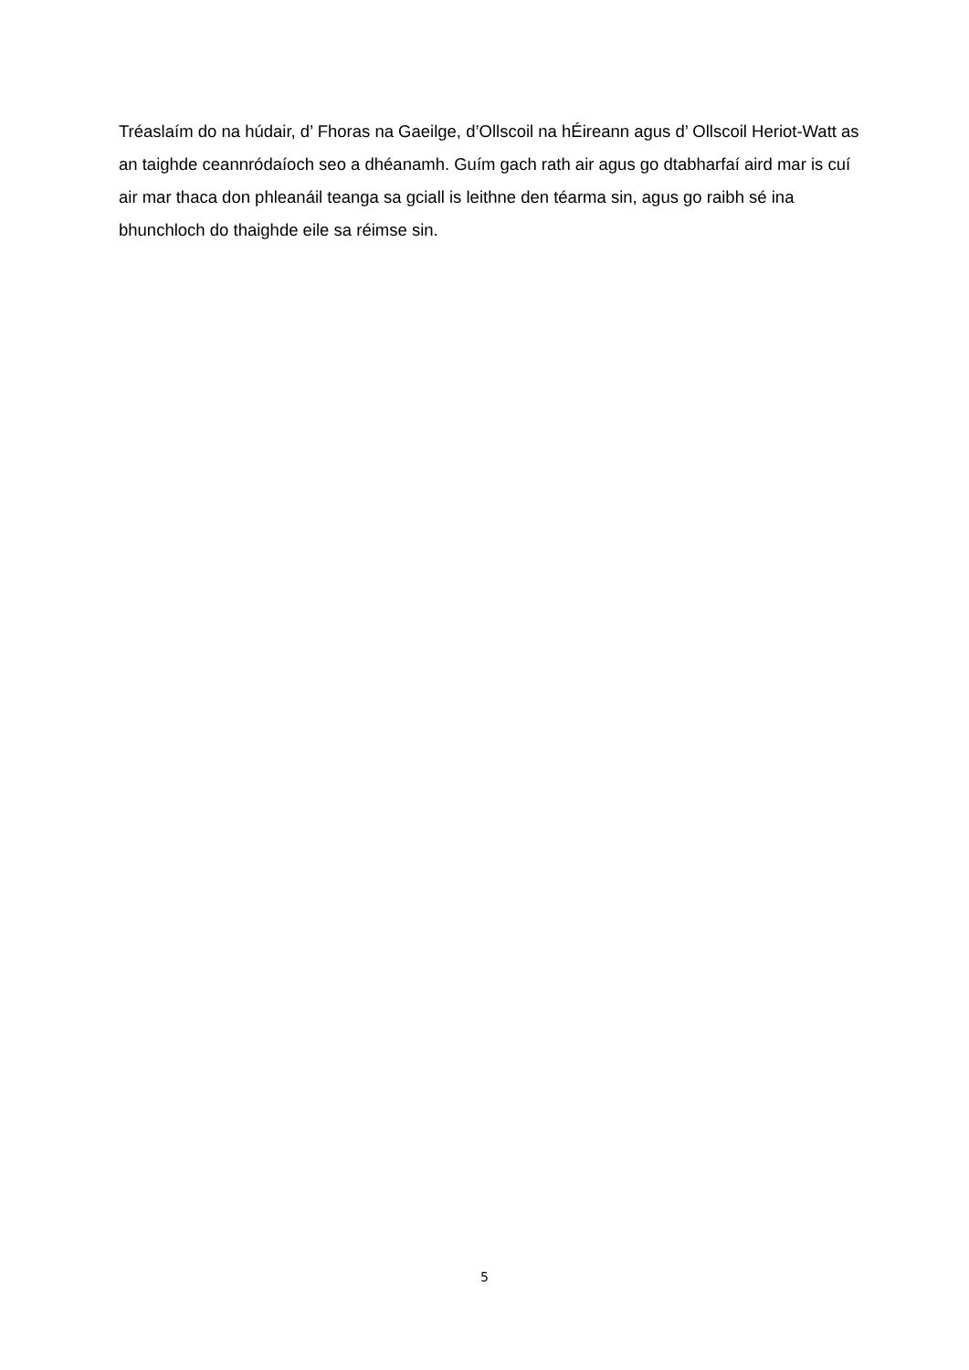Tréaslaím do na húdair, d’ Fhoras na Gaeilge, d’Ollscoil na hÉireann agus d’ Ollscoil Heriot-Watt as an taighde ceannródaíoch seo a dhéanamh. Guím gach rath air agus go dtabharfaí aird mar is cuí air mar thaca don phleanáil teanga sa gciall is leithne den téarma sin, agus go raibh sé ina bhunchloch do thaighde eile sa réimse sin.
5